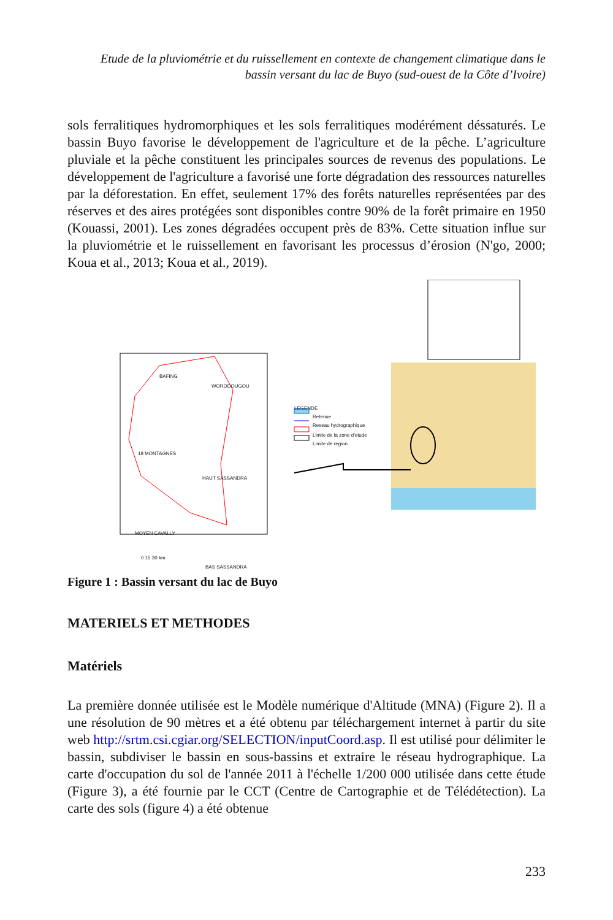Etude de la pluviométrie et du ruissellement en contexte de changement climatique dans le bassin versant du lac de Buyo (sud-ouest de la Côte d’Ivoire)
sols ferralitiques hydromorphiques et les sols ferralitiques modérément déssaturés. Le bassin Buyo favorise le développement de l'agriculture et de la pêche. L’agriculture pluviale et la pêche constituent les principales sources de revenus des populations. Le développement de l'agriculture a favorisé une forte dégradation des ressources naturelles par la déforestation. En effet, seulement 17% des forêts naturelles représentées par des réserves et des aires protégées sont disponibles contre 90% de la forêt primaire en 1950 (Kouassi, 2001). Les zones dégradées occupent près de 83%. Cette situation influe sur la pluviométrie et le ruissellement en favorisant les processus d’érosion (N'go, 2000; Koua et al., 2013; Koua et al., 2019).
LEGENDE
Retenue
Reseau hydrographique
Limite de la zone d'etude
Limite de region
BAFING
WORODOUGOU
18 MONTAGNES
HAUT SASSANDRA
MOYEN CAVALLY
BAS SASSANDRA
0 15 30 km
Figure 1 : Bassin versant du lac de Buyo
MATERIELS ET METHODES
Matériels
La première donnée utilisée est le Modèle numérique d'Altitude (MNA) (Figure 2). Il a une résolution de 90 mètres et a été obtenu par téléchargement internet à partir du site web http://srtm.csi.cgiar.org/SELECTION/inputCoord.asp. Il est utilisé pour délimiter le bassin, subdiviser le bassin en sous-bassins et extraire le réseau hydrographique. La carte d'occupation du sol de l'année 2011 à l'échelle 1/200 000 utilisée dans cette étude (Figure 3), a été fournie par le CCT (Centre de Cartographie et de Télédétection). La carte des sols (figure 4) a été obtenue
233